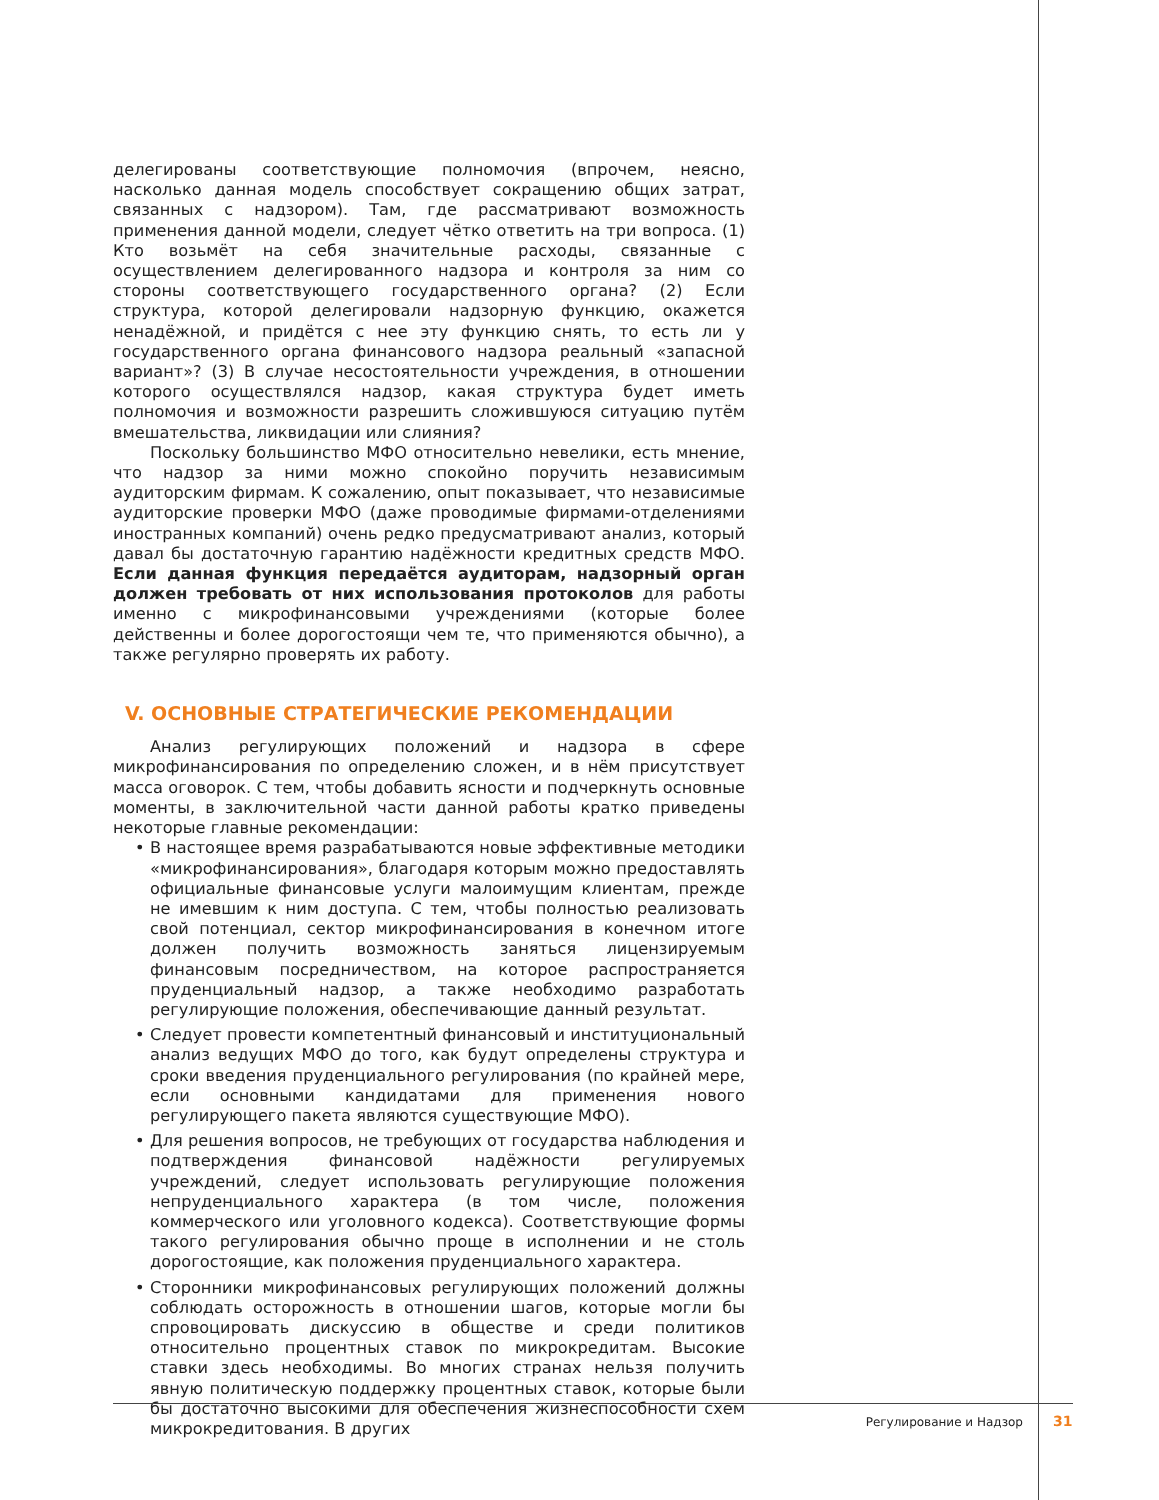делегированы соответствующие полномочия (впрочем, неясно, насколько данная модель способствует сокращению общих затрат, связанных с надзором). Там, где рассматривают возможность применения данной модели, следует чётко ответить на три вопроса. (1) Кто возьмёт на себя значительные расходы, связанные с осуществлением делегированного надзора и контроля за ним со стороны соответствующего государственного органа? (2) Если структура, которой делегировали надзорную функцию, окажется ненадёжной, и придётся с нее эту функцию снять, то есть ли у государственного органа финансового надзора реальный «запасной вариант»? (3) В случае несостоятельности учреждения, в отношении которого осуществлялся надзор, какая структура будет иметь полномочия и возможности разрешить сложившуюся ситуацию путём вмешательства, ликвидации или слияния?
Поскольку большинство МФО относительно невелики, есть мнение, что надзор за ними можно спокойно поручить независимым аудиторским фирмам. К сожалению, опыт показывает, что независимые аудиторские проверки МФО (даже проводимые фирмами-отделениями иностранных компаний) очень редко предусматривают анализ, который давал бы достаточную гарантию надёжности кредитных средств МФО. Если данная функция передаётся аудиторам, надзорный орган должен требовать от них использования протоколов для работы именно с микрофинансовыми учреждениями (которые более действенны и более дорогостоящи чем те, что применяются обычно), а также регулярно проверять их работу.
V. ОСНОВНЫЕ СТРАТЕГИЧЕСКИЕ РЕКОМЕНДАЦИИ
Анализ регулирующих положений и надзора в сфере микрофинансирования по определению сложен, и в нём присутствует масса оговорок. С тем, чтобы добавить ясности и подчеркнуть основные моменты, в заключительной части данной работы кратко приведены некоторые главные рекомендации:
• В настоящее время разрабатываются новые эффективные методики «микрофинансирования», благодаря которым можно предоставлять официальные финансовые услуги малоимущим клиентам, прежде не имевшим к ним доступа. С тем, чтобы полностью реализовать свой потенциал, сектор микрофинансирования в конечном итоге должен получить возможность заняться лицензируемым финансовым посредничеством, на которое распространяется пруденциальный надзор, а также необходимо разработать регулирующие положения, обеспечивающие данный результат.
• Следует провести компетентный финансовый и институциональный анализ ведущих МФО до того, как будут определены структура и сроки введения пруденциального регулирования (по крайней мере, если основными кандидатами для применения нового регулирующего пакета являются существующие МФО).
• Для решения вопросов, не требующих от государства наблюдения и подтверждения финансовой надёжности регулируемых учреждений, следует использовать регулирующие положения непруденциального характера (в том числе, положения коммерческого или уголовного кодекса). Соответствующие формы такого регулирования обычно проще в исполнении и не столь дорогостоящие, как положения пруденциального характера.
• Сторонники микрофинансовых регулирующих положений должны соблюдать осторожность в отношении шагов, которые могли бы спровоцировать дискуссию в обществе и среди политиков относительно процентных ставок по микрокредитам. Высокие ставки здесь необходимы. Во многих странах нельзя получить явную политическую поддержку процентных ставок, которые были бы достаточно высокими для обеспечения жизнеспособности схем микрокредитования. В других
Регулирование и Надзор 31